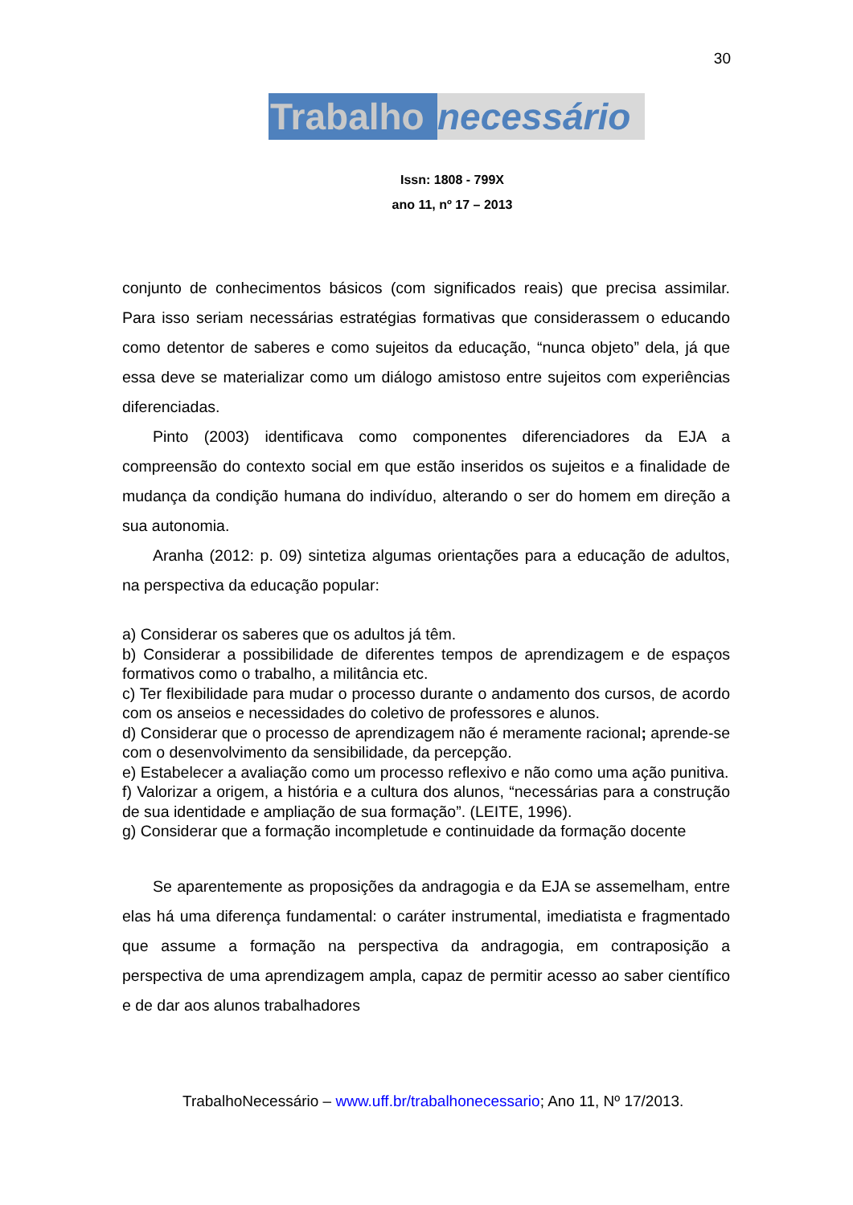30
Trabalho necessário
Issn: 1808 - 799X
ano 11, nº 17 – 2013
conjunto de conhecimentos básicos (com significados reais) que precisa assimilar. Para isso seriam necessárias estratégias formativas que considerassem o educando como detentor de saberes e como sujeitos da educação, “nunca objeto” dela, já que essa deve se materializar como um diálogo amistoso entre sujeitos com experiências diferenciadas.
Pinto (2003) identificava como componentes diferenciadores da EJA a compreensão do contexto social em que estão inseridos os sujeitos e a finalidade de mudança da condição humana do indivíduo, alterando o ser do homem em direção a sua autonomia.
Aranha (2012: p. 09) sintetiza algumas orientações para a educação de adultos, na perspectiva da educação popular:
a) Considerar os saberes que os adultos já têm.
b) Considerar a possibilidade de diferentes tempos de aprendizagem e de espaços formativos como o trabalho, a militância etc.
c) Ter flexibilidade para mudar o processo durante o andamento dos cursos, de acordo com os anseios e necessidades do coletivo de professores e alunos.
d) Considerar que o processo de aprendizagem não é meramente racional; aprende-se com o desenvolvimento da sensibilidade, da percepção.
e) Estabelecer a avaliação como um processo reflexivo e não como uma ação punitiva.
f) Valorizar a origem, a história e a cultura dos alunos, “necessárias para a construção de sua identidade e ampliação de sua formação”. (LEITE, 1996).
g) Considerar que a formação incompletude e continuidade da formação docente
Se aparentemente as proposições da andragogia e da EJA se assemelham, entre elas há uma diferença fundamental: o caráter instrumental, imediatista e fragmentado que assume a formação na perspectiva da andragogia, em contraposição a perspectiva de uma aprendizagem ampla, capaz de permitir acesso ao saber científico e de dar aos alunos trabalhadores
TrabalhoNecessário – www.uff.br/trabalhonecessario; Ano 11, Nº 17/2013.